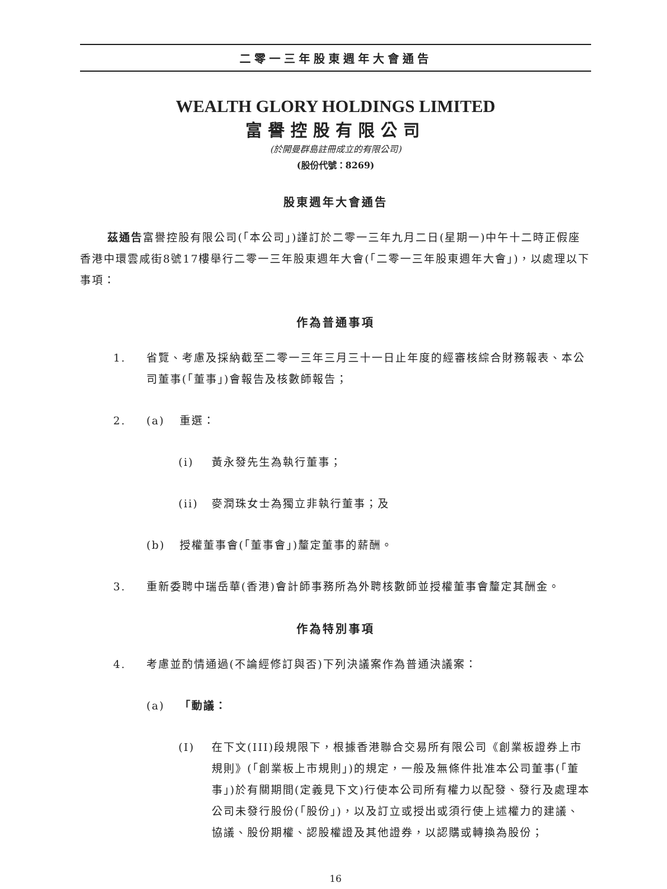二零一三年股東週年大會通告
WEALTH GLORY HOLDINGS LIMITED
富譽控股有限公司
(於開曼群島註冊成立的有限公司)
(股份代號：8269)
股東週年大會通告
茲通告富譽控股有限公司(「本公司」)謹訂於二零一三年九月二日(星期一)中午十二時正假座香港中環雲咸街8號17樓舉行二零一三年股東週年大會(「二零一三年股東週年大會」)，以處理以下事項：
作為普通事項
1. 省覽、考慮及採納截至二零一三年三月三十一日止年度的經審核綜合財務報表、本公司董事(「董事」)會報告及核數師報告；
2. (a) 重選：
(i) 黃永發先生為執行董事；
(ii) 麥潤珠女士為獨立非執行董事；及
(b) 授權董事會(「董事會」)釐定董事的薪酬。
3. 重新委聘中瑞岳華(香港)會計師事務所為外聘核數師並授權董事會釐定其酬金。
作為特別事項
4. 考慮並酌情通過(不論經修訂與否)下列決議案作為普通決議案：
(a) 「動議：
(I) 在下文(III)段規限下，根據香港聯合交易所有限公司《創業板證券上市規則》(「創業板上市規則」)的規定，一般及無條件批准本公司董事(「董事」)於有關期間(定義見下文)行使本公司所有權力以配發、發行及處理本公司未發行股份(「股份」)，以及訂立或授出或須行使上述權力的建議、協議、股份期權、認股權證及其他證券，以認購或轉換為股份；
16